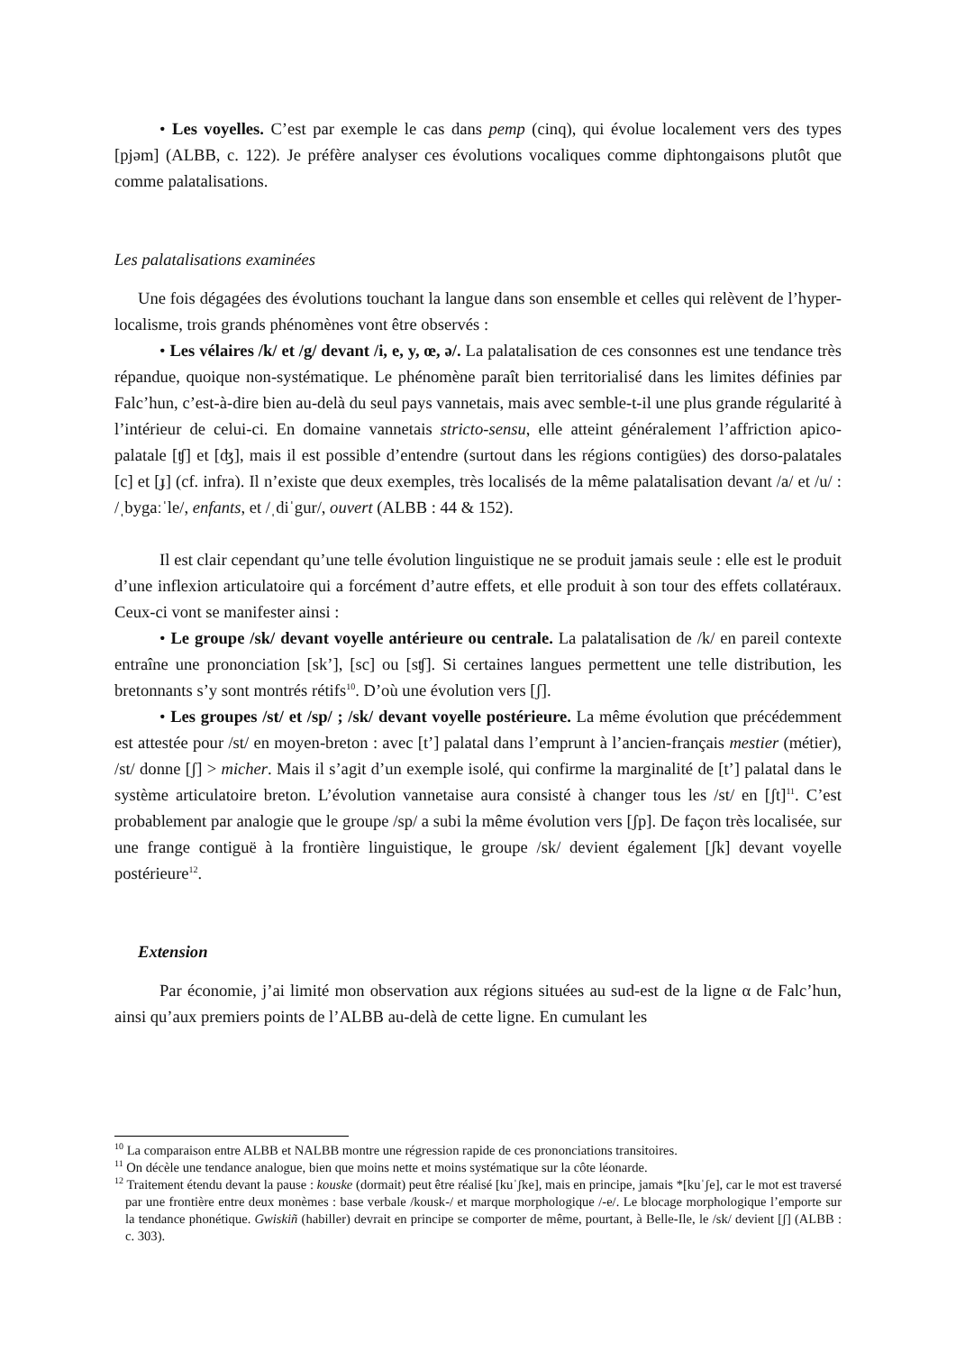• Les voyelles. C’est par exemple le cas dans pemp (cinq), qui évolue localement vers des types [pjəm] (ALBB, c. 122). Je préfère analyser ces évolutions vocaliques comme diphtongaisons plutôt que comme palatalisations.
Les palatalisations examinées
Une fois dégagées des évolutions touchant la langue dans son ensemble et celles qui relèvent de l’hyper-localisme, trois grands phénomènes vont être observés :
• Les vélaires /k/ et /g/ devant /i, e, y, œ, ə/. La palatalisation de ces consonnes est une tendance très répandue, quoique non-systématique. Le phénomène paraît bien territorialisé dans les limites définies par Falc’hun, c’est-à-dire bien au-delà du seul pays vannetais, mais avec semble-t-il une plus grande régularité à l’intérieur de celui-ci. En domaine vannetais stricto-sensu, elle atteint généralement l’affriction apico-palatale [ʧ] et [ʤ], mais il est possible d’entendre (surtout dans les régions contigües) des dorso-palatales [c] et [ɟ] (cf. infra). Il n’existe que deux exemples, très localisés de la même palatalisation devant /a/ et /u/ : /ˌbygaːˈle/, enfants, et /ˌdiˈgur/, ouvert (ALBB : 44 & 152).
Il est clair cependant qu’une telle évolution linguistique ne se produit jamais seule : elle est le produit d’une inflexion articulatoire qui a forcément d’autre effets, et elle produit à son tour des effets collatéraux. Ceux-ci vont se manifester ainsi :
• Le groupe /sk/ devant voyelle antérieure ou centrale. La palatalisation de /k/ en pareil contexte entraîne une prononciation [sk’], [sc] ou [sʧ]. Si certaines langues permettent une telle distribution, les bretonnants s’y sont montrés rétifs<sup>10</sup>. D’où une évolution vers [ʃ].
• Les groupes /st/ et /sp/ ; /sk/ devant voyelle postérieure. La même évolution que précédemment est attestée pour /st/ en moyen-breton : avec [t’] palatal dans l’emprunt à l’ancien-français mestier (métier), /st/ donne [ʃ] > micher. Mais il s’agit d’un exemple isolé, qui confirme la marginalité de [t’] palatal dans le système articulatoire breton. L’évolution vannetaise aura consisté à changer tous les /st/ en [ʃt]<sup>11</sup>. C’est probablement par analogie que le groupe /sp/ a subi la même évolution vers [ʃp]. De façon très localisée, sur une frange contiguë à la frontière linguistique, le groupe /sk/ devient également [ʃk] devant voyelle postérieure<sup>12</sup>.
Extension
Par économie, j’ai limité mon observation aux régions situées au sud-est de la ligne α de Falc’hun, ainsi qu’aux premiers points de l’ALBB au-delà de cette ligne. En cumulant les
<sup>10</sup> La comparaison entre ALBB et NALBB montre une régression rapide de ces prononciations transitoires.
<sup>11</sup> On décèle une tendance analogue, bien que moins nette et moins systématique sur la côte léonarde.
<sup>12</sup> Traitement étendu devant la pause : kouske (dormait) peut être réalisé [kuˈʃke], mais en principe, jamais *[kuˈʃe], car le mot est traversé par une frontière entre deux monèmes : base verbale /kousk-/ et marque morphologique /-e/. Le blocage morphologique l’emporte sur la tendance phonétique. Gwiskiñ (habiller) devrait en principe se comporter de même, pourtant, à Belle-Ile, le /sk/ devient [ʃ] (ALBB : c. 303).